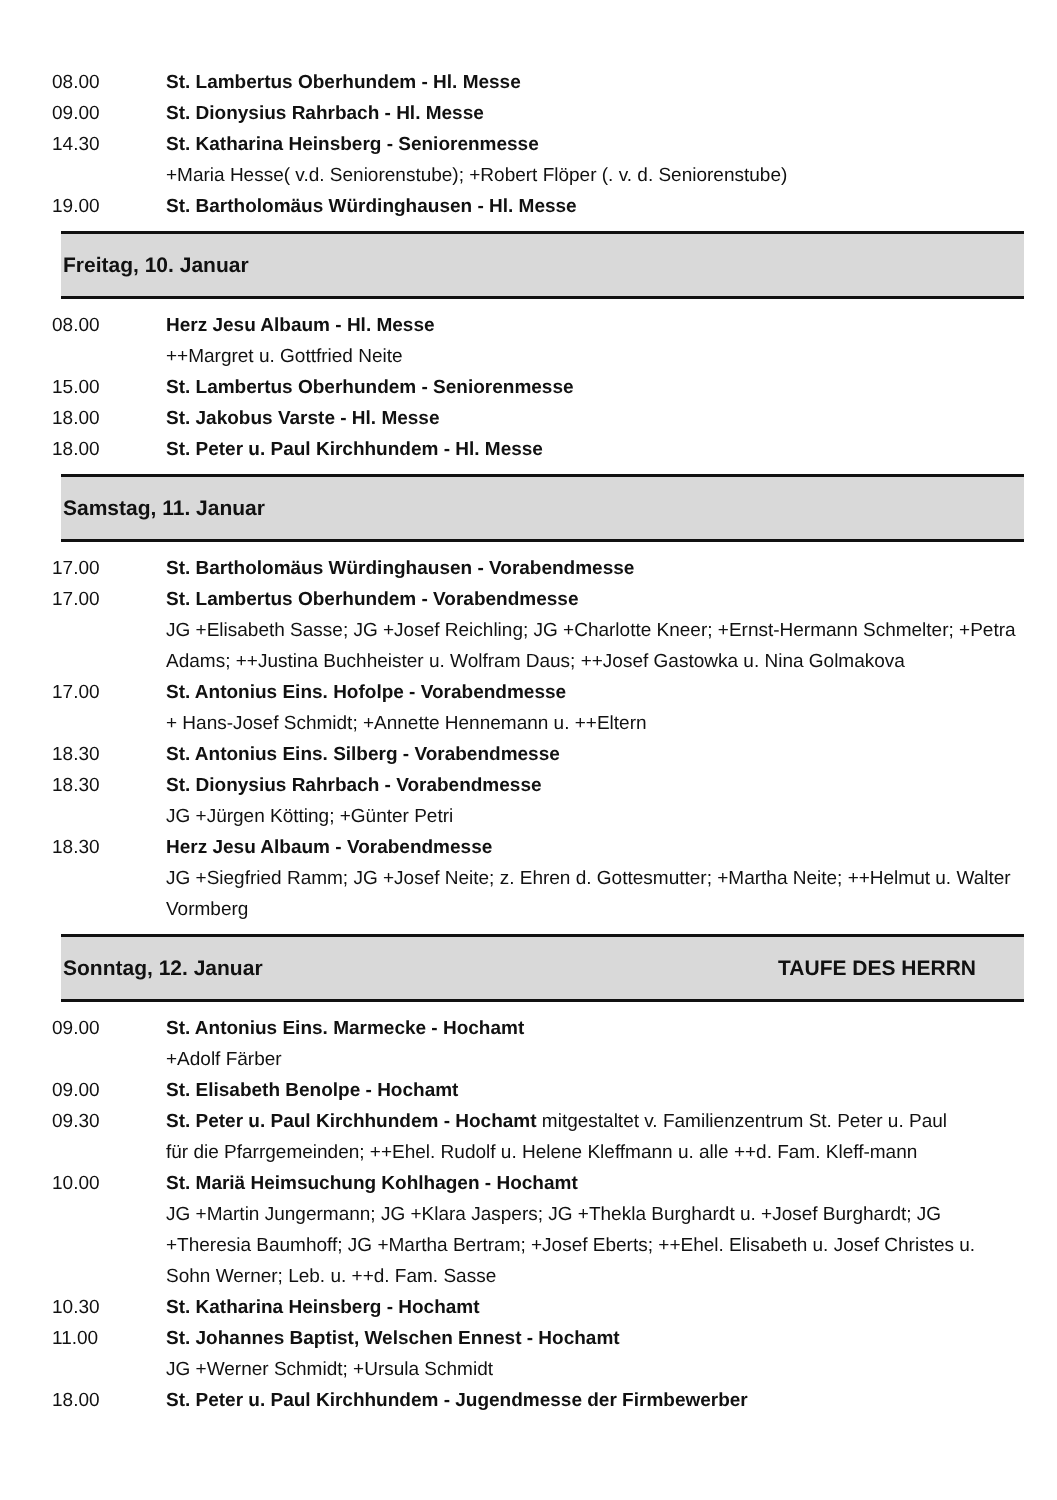08.00 St. Lambertus Oberhundem - Hl. Messe
09.00 St. Dionysius Rahrbach - Hl. Messe
14.30 St. Katharina Heinsberg - Seniorenmesse
+Maria Hesse( v.d. Seniorenstube); +Robert Flöper (. v. d. Seniorenstube)
19.00 St. Bartholomäus Würdinghausen - Hl. Messe
Freitag, 10. Januar
08.00 Herz Jesu Albaum - Hl. Messe
++Margret u. Gottfried Neite
15.00 St. Lambertus Oberhundem - Seniorenmesse
18.00 St. Jakobus Varste - Hl. Messe
18.00 St. Peter u. Paul Kirchhundem - Hl. Messe
Samstag, 11. Januar
17.00 St. Bartholomäus Würdinghausen - Vorabendmesse
17.00 St. Lambertus Oberhundem - Vorabendmesse
JG +Elisabeth Sasse; JG +Josef Reichling; JG +Charlotte Kneer; +Ernst-Hermann Schmelter; +Petra Adams; ++Justina Buchheister u. Wolfram Daus; ++Josef Gastowka u. Nina Golmakova
17.00 St. Antonius Eins. Hofolpe - Vorabendmesse
+ Hans-Josef Schmidt; +Annette Hennemann u. ++Eltern
18.30 St. Antonius Eins. Silberg - Vorabendmesse
18.30 St. Dionysius Rahrbach - Vorabendmesse
JG +Jürgen Kötting; +Günter Petri
18.30 Herz Jesu Albaum - Vorabendmesse
JG +Siegfried Ramm; JG +Josef Neite; z. Ehren d. Gottesmutter; +Martha Neite; ++Helmut u. Walter Vormberg
Sonntag, 12. Januar TAUFE DES HERRN
09.00 St. Antonius Eins. Marmecke - Hochamt
+Adolf Färber
09.00 St. Elisabeth Benolpe - Hochamt
09.30 St. Peter u. Paul Kirchhundem - Hochamt mitgestaltet v. Familienzentrum St. Peter u. Paul
für die Pfarrgemeinden; ++Ehel. Rudolf u. Helene Kleffmann u. alle ++d. Fam. Kleff-mann
10.00 St. Mariä Heimsuchung Kohlhagen - Hochamt
JG +Martin Jungermann; JG +Klara Jaspers; JG +Thekla Burghardt u. +Josef Burghardt; JG +Theresia Baumhoff; JG +Martha Bertram; +Josef Eberts; ++Ehel. Elisabeth u. Josef Christes u. Sohn Werner; Leb. u. ++d. Fam. Sasse
10.30 St. Katharina Heinsberg - Hochamt
11.00 St. Johannes Baptist, Welschen Ennest - Hochamt
JG +Werner Schmidt; +Ursula Schmidt
18.00 St. Peter u. Paul Kirchhundem - Jugendmesse der Firmbewerber